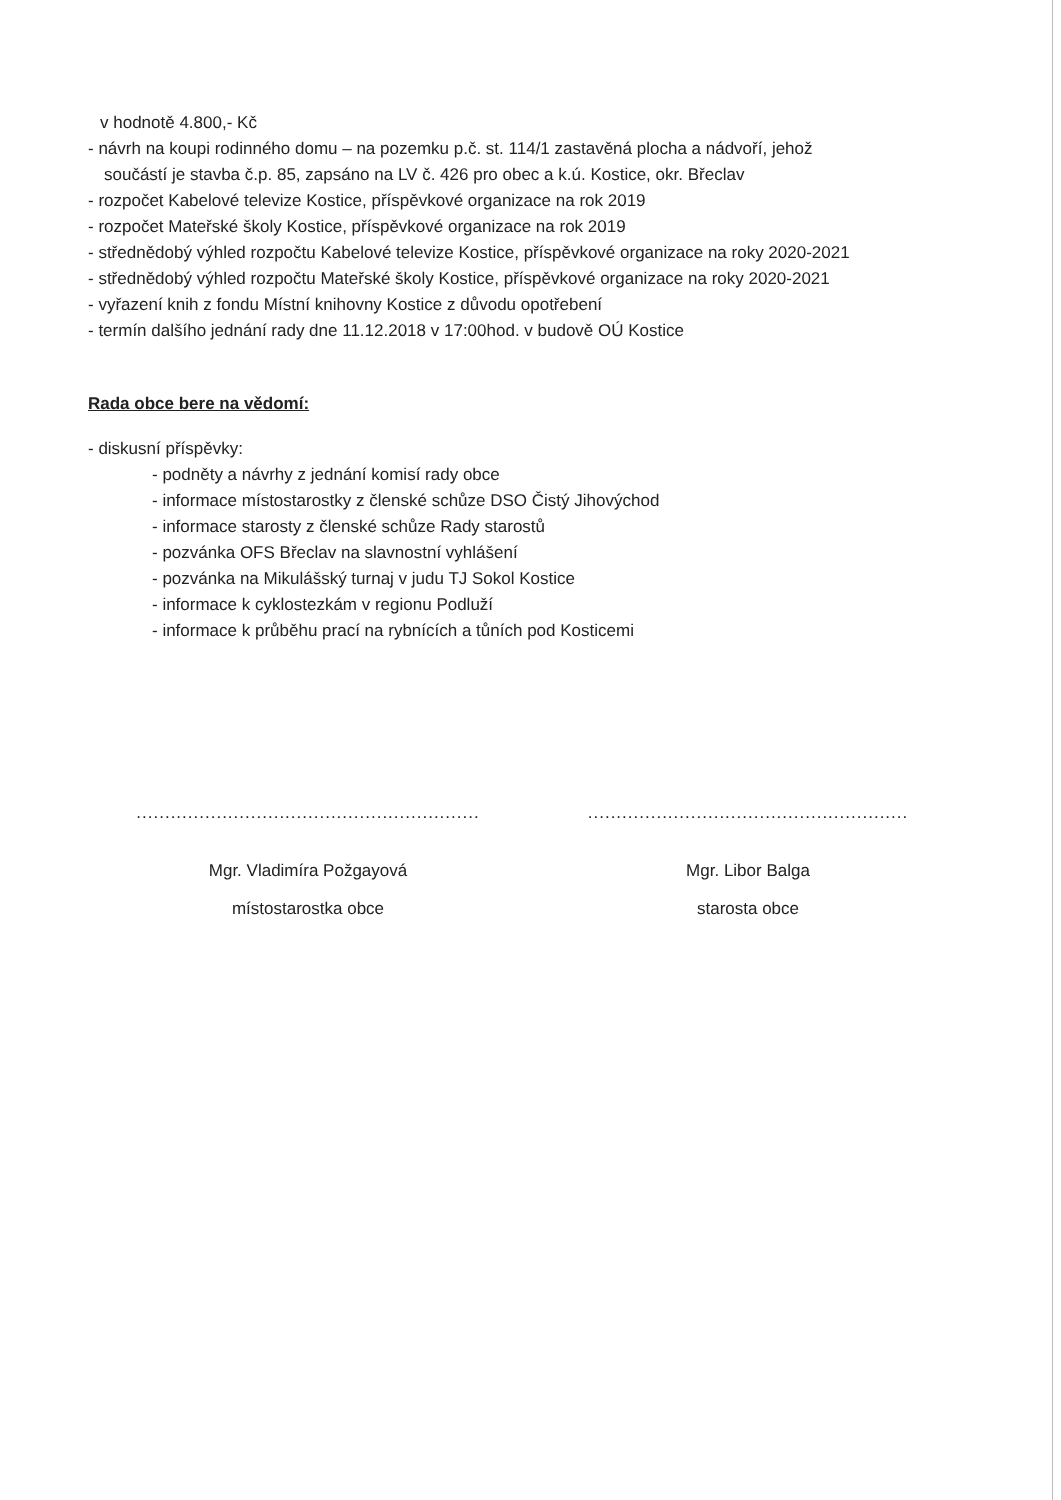v hodnotě 4.800,- Kč
- návrh na koupi rodinného domu – na pozemku p.č. st. 114/1 zastavěná plocha a nádvoří, jehož
součástí je stavba č.p. 85, zapsáno na LV č. 426 pro obec a k.ú. Kostice, okr. Břeclav
- rozpočet Kabelové televize Kostice, příspěvkové organizace na rok 2019
- rozpočet Mateřské školy Kostice, příspěvkové organizace na rok 2019
- střednědobý výhled rozpočtu Kabelové televize Kostice, příspěvkové organizace na roky 2020-2021
- střednědobý výhled rozpočtu Mateřské školy Kostice, příspěvkové organizace na roky 2020-2021
- vyřazení knih z fondu Místní knihovny Kostice z důvodu opotřebení
- termín dalšího jednání rady dne 11.12.2018 v 17:00hod. v budově OÚ Kostice
Rada obce bere na vědomí:
- diskusní příspěvky:
- podněty a návrhy z jednání komisí rady obce
- informace místostarostky z členské schůze DSO Čistý Jihovýchod
- informace starosty z členské schůze Rady starostů
- pozvánka OFS Břeclav na slavnostní vyhlášení
- pozvánka na Mikulášský turnaj v judu TJ Sokol Kostice
- informace k cyklostezkám v regionu Podluží
- informace k průběhu prací na rybnících a tůních pod Kosticemi
............................................................
Mgr. Vladimíra Požgayová
místostarostka obce
........................................................
Mgr. Libor Balga
starosta obce